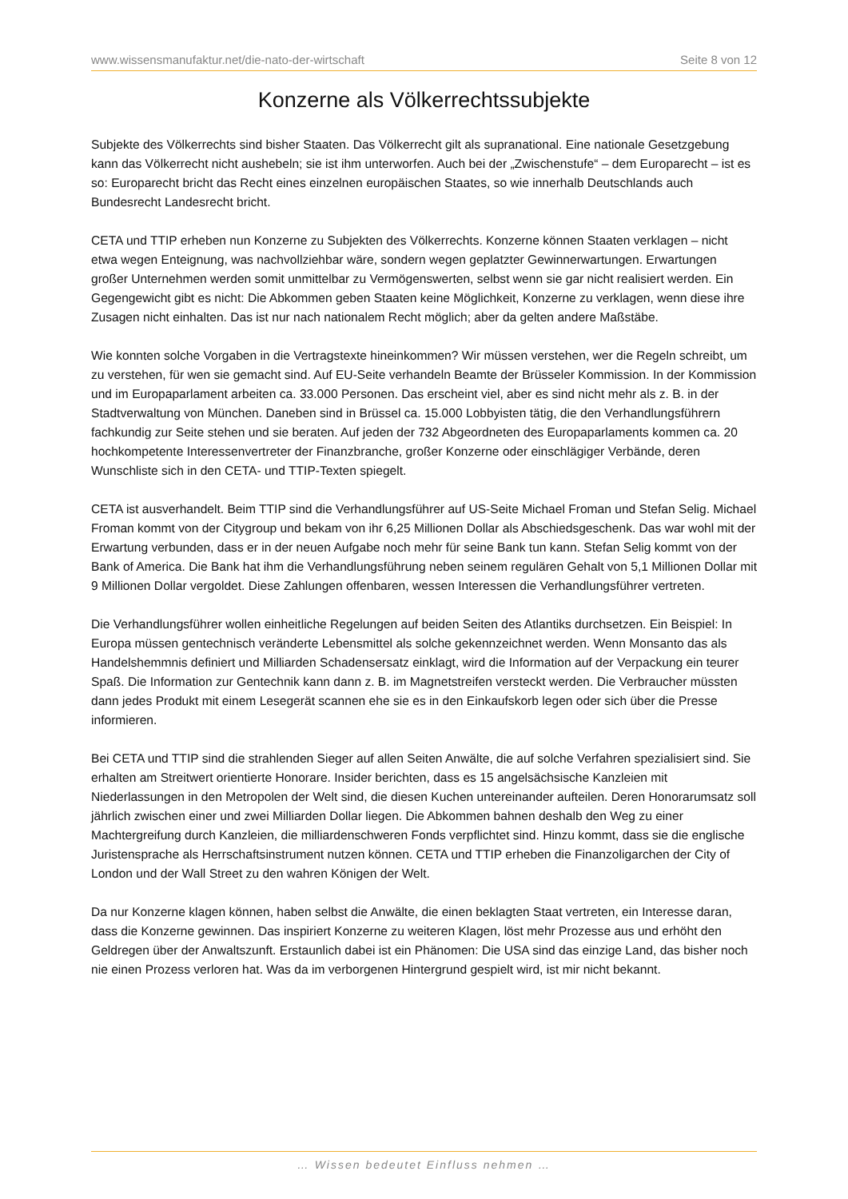www.wissensmanufaktur.net/die-nato-der-wirtschaft Seite 8 von 12
Konzerne als Völkerrechtssubjekte
Subjekte des Völkerrechts sind bisher Staaten. Das Völkerrecht gilt als supranational. Eine nationale Gesetzgebung kann das Völkerrecht nicht aushebeln; sie ist ihm unterworfen. Auch bei der „Zwischenstufe“ – dem Europarecht – ist es so: Europarecht bricht das Recht eines einzelnen europäischen Staates, so wie innerhalb Deutschlands auch Bundesrecht Landesrecht bricht.
CETA und TTIP erheben nun Konzerne zu Subjekten des Völkerrechts. Konzerne können Staaten verklagen – nicht etwa wegen Enteignung, was nachvollziehbar wäre, sondern wegen geplatzter Gewinnerwartungen. Erwartungen großer Unternehmen werden somit unmittelbar zu Vermögenswerten, selbst wenn sie gar nicht realisiert werden. Ein Gegengewicht gibt es nicht: Die Abkommen geben Staaten keine Möglichkeit, Konzerne zu verklagen, wenn diese ihre Zusagen nicht einhalten. Das ist nur nach nationalem Recht möglich; aber da gelten andere Maßstäbe.
Wie konnten solche Vorgaben in die Vertragstexte hineinkommen? Wir müssen verstehen, wer die Regeln schreibt, um zu verstehen, für wen sie gemacht sind. Auf EU-Seite verhandeln Beamte der Brüsseler Kommission. In der Kommission und im Europaparlament arbeiten ca. 33.000 Personen. Das erscheint viel, aber es sind nicht mehr als z. B. in der Stadtverwaltung von München. Daneben sind in Brüssel ca. 15.000 Lobbyisten tätig, die den Verhandlungsführern fachkundig zur Seite stehen und sie beraten. Auf jeden der 732 Abgeordneten des Europaparlaments kommen ca. 20 hochkompetente Interessenvertreter der Finanzbranche, großer Konzerne oder einschlägiger Verbände, deren Wunschliste sich in den CETA- und TTIP-Texten spiegelt.
CETA ist ausverhandelt. Beim TTIP sind die Verhandlungsführer auf US-Seite Michael Froman und Stefan Selig. Michael Froman kommt von der Citygroup und bekam von ihr 6,25 Millionen Dollar als Abschiedsgeschenk. Das war wohl mit der Erwartung verbunden, dass er in der neuen Aufgabe noch mehr für seine Bank tun kann. Stefan Selig kommt von der Bank of America. Die Bank hat ihm die Verhandlungsführung neben seinem regulären Gehalt von 5,1 Millionen Dollar mit 9 Millionen Dollar vergoldet. Diese Zahlungen offenbaren, wessen Interessen die Verhandlungsführer vertreten.
Die Verhandlungsführer wollen einheitliche Regelungen auf beiden Seiten des Atlantiks durchsetzen. Ein Beispiel: In Europa müssen gentechnisch veränderte Lebensmittel als solche gekennzeichnet werden. Wenn Monsanto das als Handelshemmnis definiert und Milliarden Schadensersatz einklagt, wird die Information auf der Verpackung ein teurer Spaß. Die Information zur Gentechnik kann dann z. B. im Magnetstreifen versteckt werden. Die Verbraucher müssten dann jedes Produkt mit einem Lesegerät scannen ehe sie es in den Einkaufskorb legen oder sich über die Presse informieren.
Bei CETA und TTIP sind die strahlenden Sieger auf allen Seiten Anwälte, die auf solche Verfahren spezialisiert sind. Sie erhalten am Streitwert orientierte Honorare. Insider berichten, dass es 15 angelsächsische Kanzleien mit Niederlassungen in den Metropolen der Welt sind, die diesen Kuchen untereinander aufteilen. Deren Honorarumsatz soll jährlich zwischen einer und zwei Milliarden Dollar liegen. Die Abkommen bahnen deshalb den Weg zu einer Machtergreifung durch Kanzleien, die milliardenschweren Fonds verpflichtet sind. Hinzu kommt, dass sie die englische Juristensprache als Herrschaftsinstrument nutzen können. CETA und TTIP erheben die Finanzoligarchen der City of London und der Wall Street zu den wahren Königen der Welt.
Da nur Konzerne klagen können, haben selbst die Anwälte, die einen beklagten Staat vertreten, ein Interesse daran, dass die Konzerne gewinnen. Das inspiriert Konzerne zu weiteren Klagen, löst mehr Prozesse aus und erhöht den Geldregen über der Anwaltszunft. Erstaunlich dabei ist ein Phänomen: Die USA sind das einzige Land, das bisher noch nie einen Prozess verloren hat. Was da im verborgenen Hintergrund gespielt wird, ist mir nicht bekannt.
… Wissen bedeutet Einfluss nehmen …